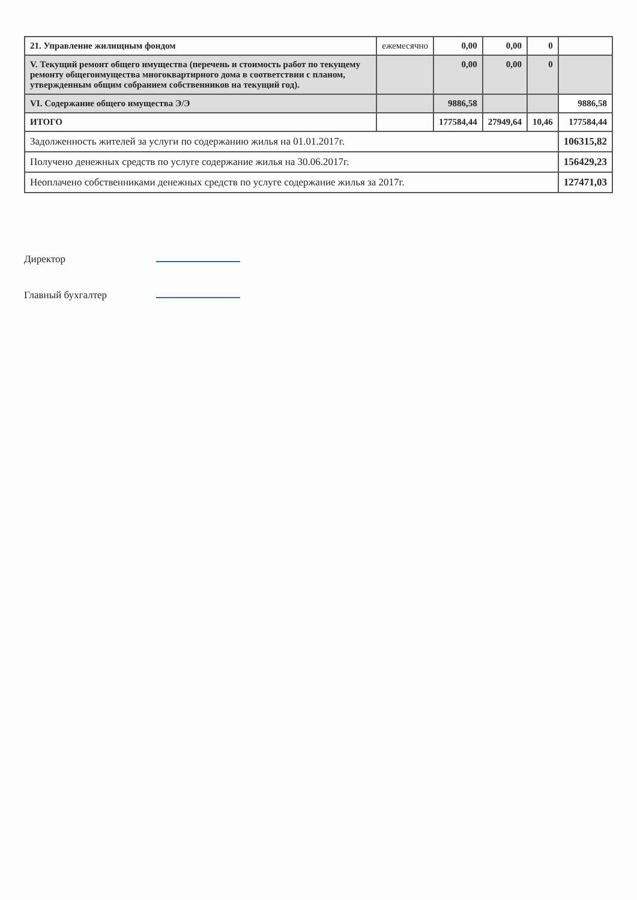| 21. Управление жилищным фондом | ежемесячно | 0,00 | 0,00 | 0 | |
| V. Текущий ремонт общего имущества (перечень и стоимость работ по текущему ремонту общегоимущества многоквартирного дома в соответствии с планом, утвержденным общим собранием собственников на текущий год). | | 0,00 | 0,00 | 0 | |
| VI. Содержание общего имущества Э/Э | | 9886,58 | | | 9886,58 |
| ИТОГО | | 177584,44 | 27949,64 | 10,46 | 177584,44 |
| Задолженность жителей за услуги по содержанию жилья на 01.01.2017г. | | | | | 106315,82 |
| Получено денежных средств по услуге содержание жилья на 30.06.2017г. | | | | | 156429,23 |
| Неоплачено собственниками денежных средств по услуге содержание жилья за 2017г. | | | | | 127471,03 |
Директор
Главный бухгалтер